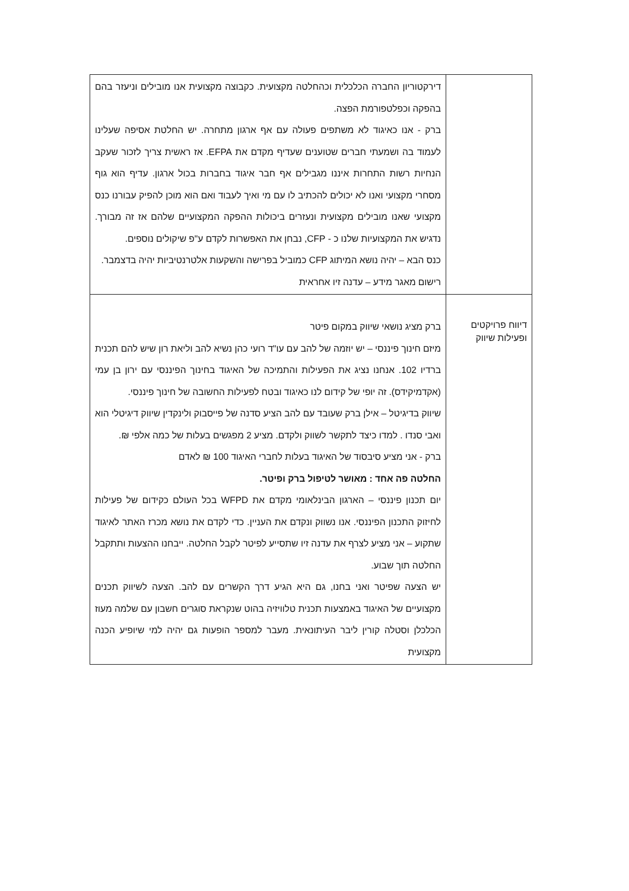| | דירקטוריון החברה הכלכלית וכהחלטה מקצועית. כקבוצה מקצועית אנו מובילים וניעזר בהם בהפקה וכפלטפורמת הפצה. ברק - אנו כאיגוד לא משתפים פעולה עם אף ארגון מתחרה. יש החלטת אסיפה שעלינו לעמוד בה ושמעתי חברים שטוענים שעדיף מקדם את EFPA. אז ראשית צריך לזכור שעקב הנחיות רשות התחרות איננו מגבילים אף חבר איגוד בחברות בכול ארגון. עדיף הוא גוף מסחרי מקצועי ואנו לא יכולים להכתיב לו עם מי ואיך לעבוד ואם הוא מוכן להפיק עבורנו כנס מקצועי שאנו מובילים מקצועית ונעזרים ביכולות ההפקה המקצועיים שלהם אז זה מבורך. נדגיש את המקצועיות שלנו כ - CFP, נבחן את האפשרות לקדם ע"פ שיקולים נוספים. כנס הבא – יהיה נושא המיתוג CFP כמוביל בפרישה והשקעות אלטרנטיביות יהיה בדצמבר. רישום מאגר מידע – עדנה זיו אחראית |
| דיווח פרויקטים ופעילות שיווק | ברק מציג נושאי שיווק במקום פיטר מיזם חינוך פיננסי – יש יוזמה של להב עם עו"ד רועי כהן נשיא להב וליאת רון שיש להם תכנית ברדיו 102. אנחנו נציג את הפעילות והתמיכה של האיגוד בחינוך הפיננסי עם ירון בן עמי (אקדמיקידס). זה יופי של קידום לנו כאיגוד ובטח לפעילות החשובה של חינוך פיננסי. שיווק בדיגיטל – אילן ברק שעובד עם להב הציע סדנה של פייסבוק ולינקדין שיווק דיגיטלי הוא ואבי סנדו . למדו כיצד לתקשר לשווק ולקדם. מציע 2 מפגשים בעלות של כמה אלפי ₪. ברק - אני מציע סיבסוד של האיגוד בעלות לחברי האיגוד 100 ₪ לאדם החלטה פה אחד : מאושר לטיפול ברק ופיטר. יום תכנון פיננסי – הארגון הבינלאומי מקדם את WFPD בכל העולם כקידום של פעילות לחיזוק התכנון הפיננסי. אנו נשווק ונקדם את העניין. כדי לקדם את נושא מכרז האתר לאיגוד שתקוע – אני מציע לצרף את עדנה זיו שתסייע לפיטר לקבל החלטה. ייבחנו ההצעות ותתקבל החלטה תוך שבוע. יש הצעה שפיטר ואני בחנו, גם היא הגיע דרך הקשרים עם להב. הצעה לשיווק תכנים מקצועיים של האיגוד באמצעות תכנית טלוויזיה בהוט שנקראת סוגרים חשבון עם שלמה מעוז הכלכלן וסטלה קורין ליבר העיתונאית. מעבר למספר הופעות גם יהיה למי שיופיע הכנה מקצועית |